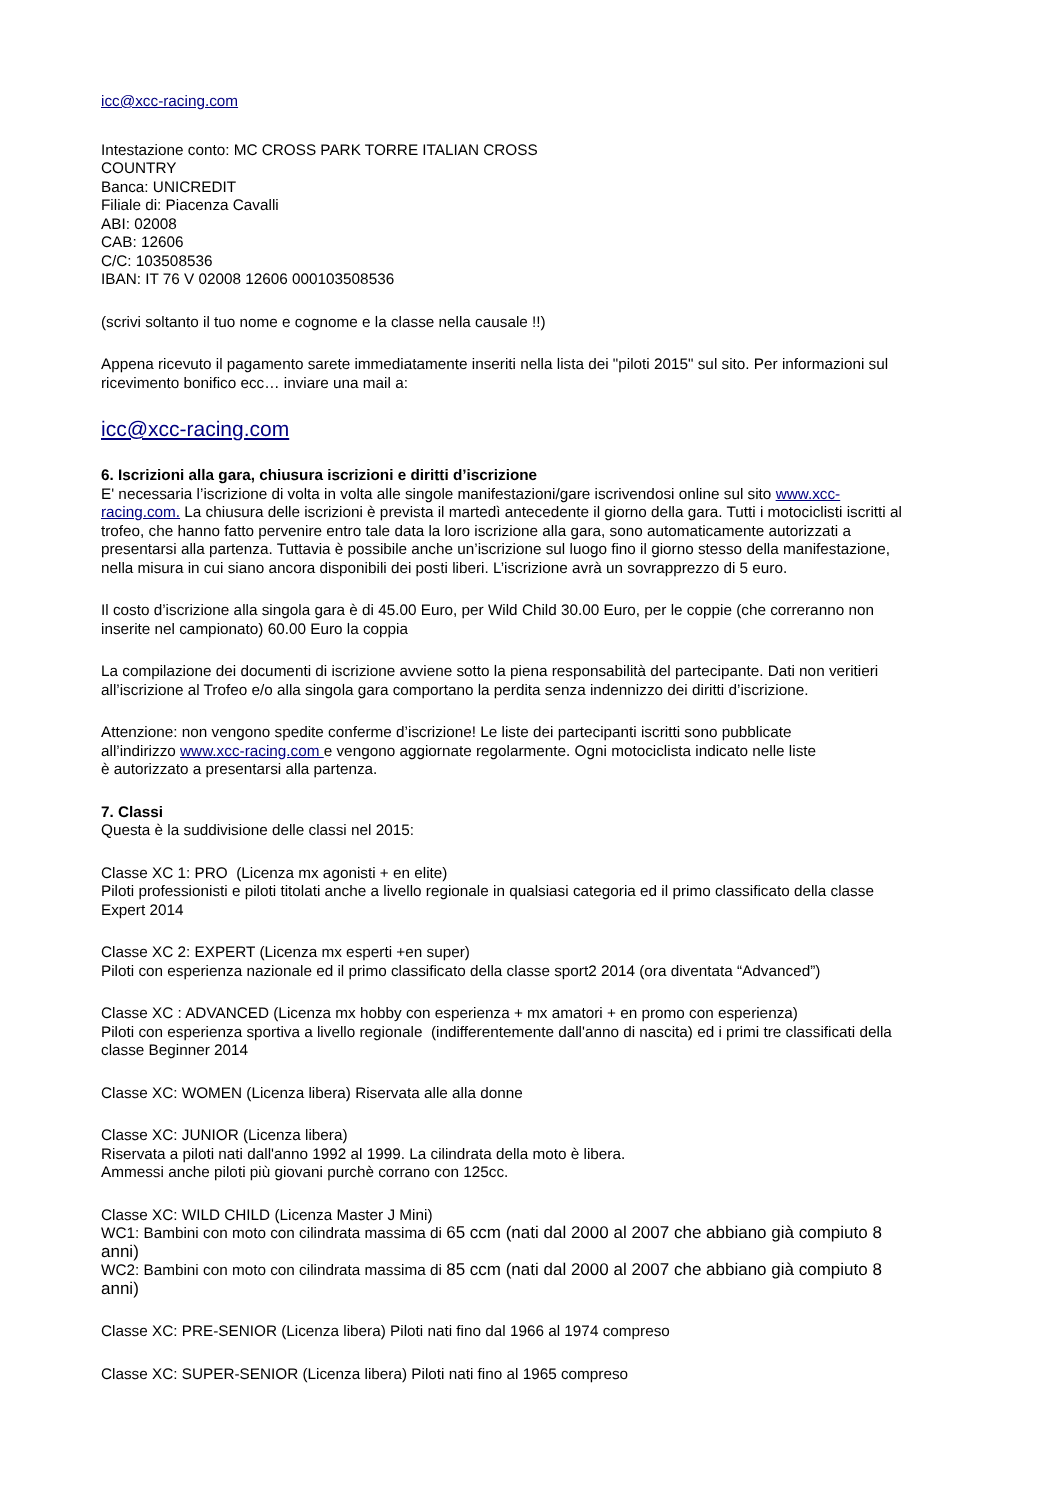icc@xcc-racing.com
Intestazione conto: MC CROSS PARK TORRE ITALIAN CROSS
COUNTRY
Banca: UNICREDIT
Filiale di: Piacenza Cavalli
ABI: 02008
CAB: 12606
C/C: 103508536
IBAN: IT 76 V 02008 12606 000103508536
(scrivi soltanto il tuo nome e cognome e la classe nella causale !!)
Appena ricevuto il pagamento sarete immediatamente inseriti nella lista dei "piloti 2015" sul sito. Per informazioni sul
ricevimento bonifico ecc… inviare una mail a:
icc@xcc-racing.com
6. Iscrizioni alla gara, chiusura iscrizioni e diritti d’iscrizione
E' necessaria l’iscrizione di volta in volta alle singole manifestazioni/gare iscrivendosi online sul sito www.xcc-racing.com. La chiusura delle iscrizioni è prevista il martedì antecedente il giorno della gara. Tutti i motociclisti iscritti al trofeo, che hanno fatto pervenire entro tale data la loro iscrizione alla gara, sono automaticamente autorizzati a presentarsi alla partenza. Tuttavia è possibile anche un’iscrizione sul luogo fino il giorno stesso della manifestazione, nella misura in cui siano ancora disponibili dei posti liberi. L’iscrizione avrà un sovrapprezzo di 5 euro.
Il costo d’iscrizione alla singola gara è di 45.00 Euro, per Wild Child 30.00 Euro, per le coppie (che correranno non inserite nel campionato) 60.00 Euro la coppia
La compilazione dei documenti di iscrizione avviene sotto la piena responsabilità del partecipante. Dati non veritieri all’iscrizione al Trofeo e/o alla singola gara comportano la perdita senza indennizzo dei diritti d’iscrizione.
Attenzione: non vengono spedite conferme d’iscrizione! Le liste dei partecipanti iscritti sono pubblicate
all’indirizzo www.xcc-racing.com e vengono aggiornate regolarmente. Ogni motociclista indicato nelle liste
è autorizzato a presentarsi alla partenza.
7. Classi
Questa è la suddivisione delle classi nel 2015:
Classe XC 1: PRO (Licenza mx agonisti + en elite)
Piloti professionisti e piloti titolati anche a livello regionale in qualsiasi categoria ed il primo classificato della classe Expert 2014
Classe XC 2: EXPERT (Licenza mx esperti +en super)
Piloti con esperienza nazionale ed il primo classificato della classe sport2 2014 (ora diventata “Advanced”)
Classe XC : ADVANCED (Licenza mx hobby con esperienza + mx amatori + en promo con esperienza)
Piloti con esperienza sportiva a livello regionale (indifferentemente dall'anno di nascita) ed i primi tre classificati della classe Beginner 2014
Classe XC: WOMEN (Licenza libera) Riservata alle alla donne
Classe XC: JUNIOR (Licenza libera)
Riservata a piloti nati dall'anno 1992 al 1999. La cilindrata della moto è libera.
Ammessi anche piloti più giovani purchè corrano con 125cc.
Classe XC: WILD CHILD (Licenza Master J Mini)
WC1: Bambini con moto con cilindrata massima di 65 ccm (nati dal 2000 al 2007 che abbiano già compiuto 8 anni)
WC2: Bambini con moto con cilindrata massima di 85 ccm (nati dal 2000 al 2007 che abbiano già compiuto 8 anni)
Classe XC: PRE-SENIOR (Licenza libera) Piloti nati fino dal 1966 al 1974 compreso
Classe XC: SUPER-SENIOR (Licenza libera) Piloti nati fino al 1965 compreso